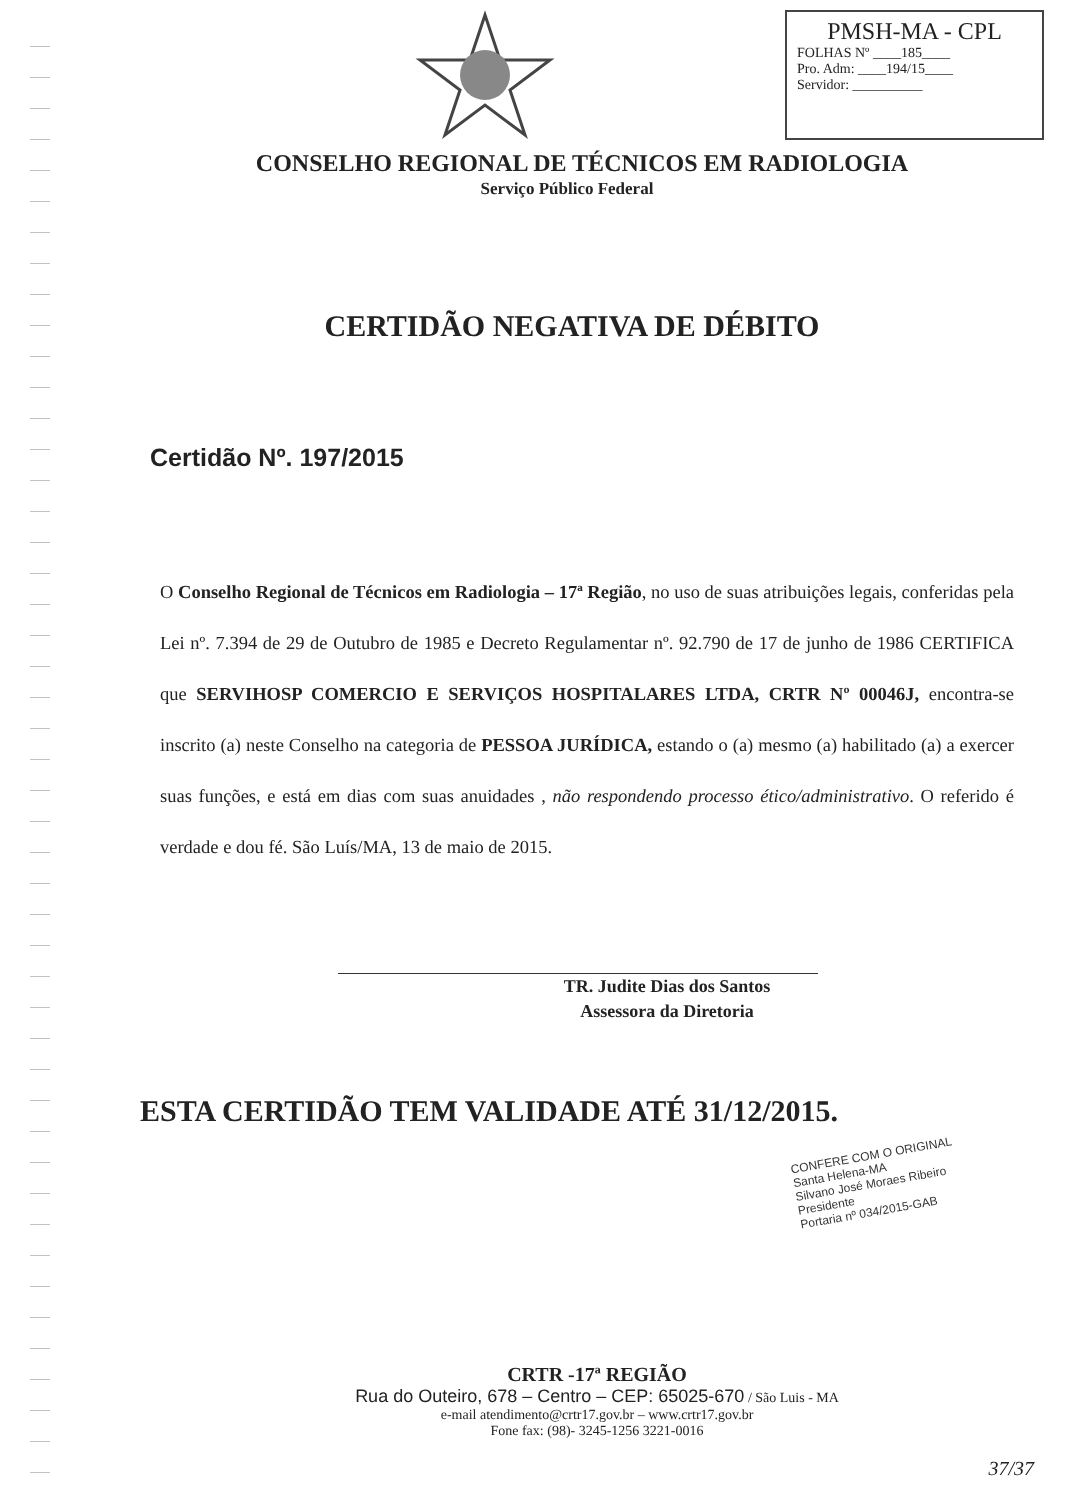PMSH-MA - CPL
FOLHAS Nº ____185____
Pro. Adm: ____194/15____
Servidor: __________
CONSELHO REGIONAL DE TÉCNICOS EM RADIOLOGIA
Serviço Público Federal
CERTIDÃO NEGATIVA DE DÉBITO
Certidão Nº. 197/2015
O Conselho Regional de Técnicos em Radiologia – 17ª Região, no uso de suas atribuições legais, conferidas pela Lei nº. 7.394 de 29 de Outubro de 1985 e Decreto Regulamentar nº. 92.790 de 17 de junho de 1986 CERTIFICA que SERVIHOSP COMERCIO E SERVIÇOS HOSPITALARES LTDA, CRTR Nº 00046J, encontra-se inscrito (a) neste Conselho na categoria de PESSOA JURÍDICA, estando o (a) mesmo (a) habilitado (a) a exercer suas funções, e está em dias com suas anuidades , não respondendo processo ético/administrativo. O referido é verdade e dou fé. São Luís/MA, 13 de maio de 2015.
TR. Judite Dias dos Santos
Assessora da Diretoria
ESTA CERTIDÃO TEM VALIDADE ATÉ 31/12/2015.
CONFERE COM O ORIGINAL
Santa Helena-MA
Silvano José Moraes Ribeiro
Presidente
Portaria nº 034/2015-GAB
CRTR -17ª REGIÃO
Rua do Outeiro, 678 – Centro – CEP: 65025-670 / São Luis - MA
e-mail atendimento@crtr17.gov.br – www.crtr17.gov.br
Fone fax: (98)- 3245-1256 3221-0016
37/37